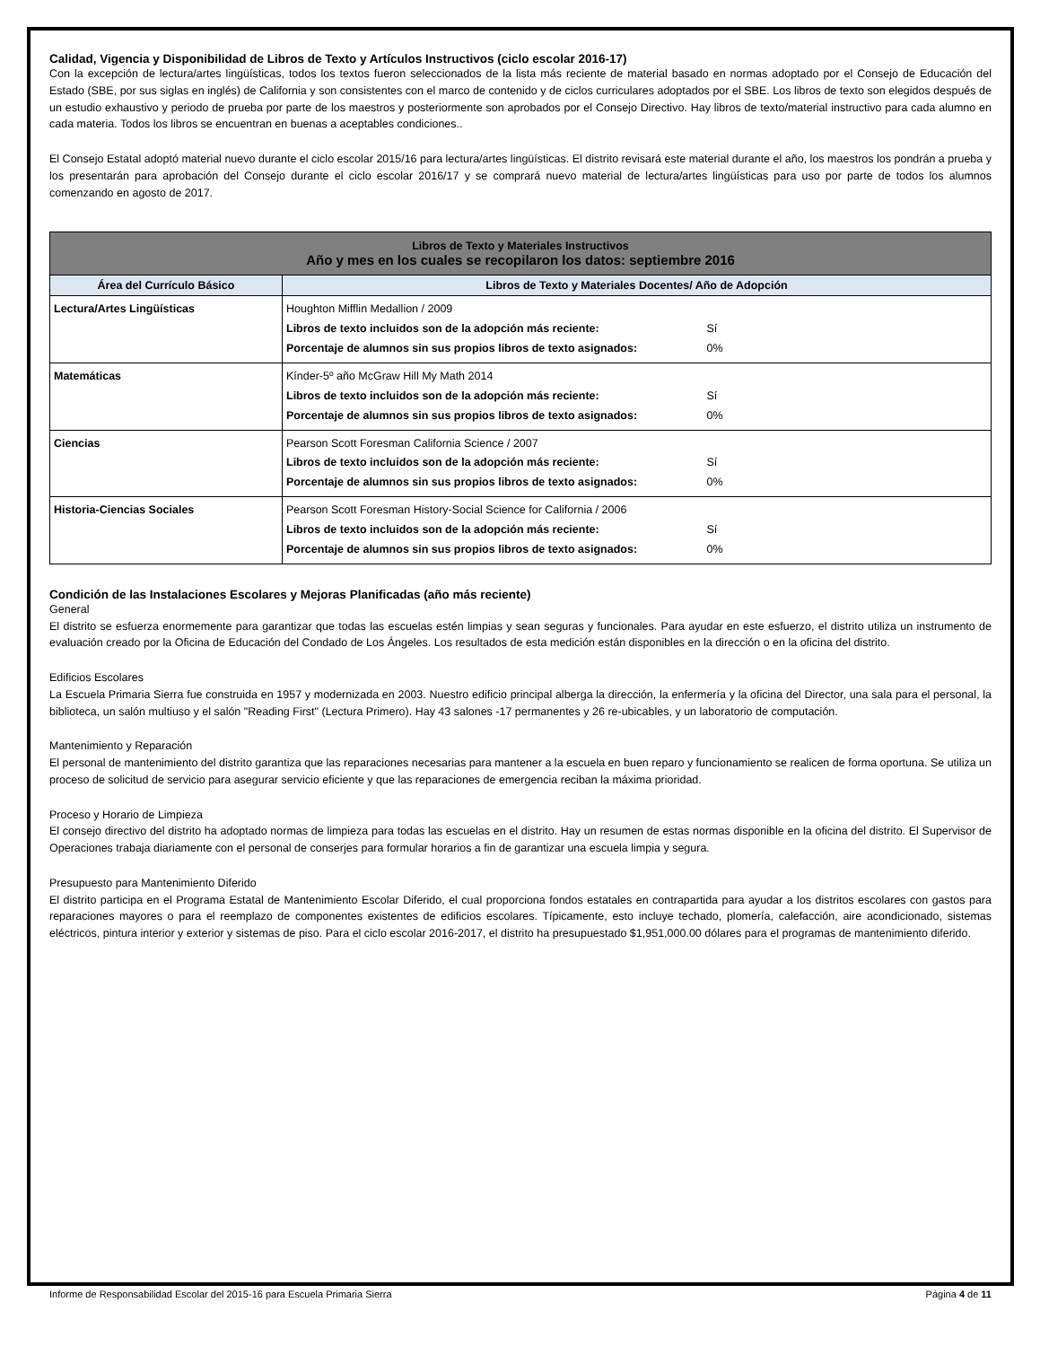Calidad, Vigencia y Disponibilidad de Libros de Texto y Artículos Instructivos (ciclo escolar 2016-17)
Con la excepción de lectura/artes lingüísticas, todos los textos fueron seleccionados de la lista más reciente de material basado en normas adoptado por el Consejo de Educación del Estado (SBE, por sus siglas en inglés) de California y son consistentes con el marco de contenido y de ciclos curriculares adoptados por el SBE. Los libros de texto son elegidos después de un estudio exhaustivo y periodo de prueba por parte de los maestros y posteriormente son aprobados por el Consejo Directivo. Hay libros de texto/material instructivo para cada alumno en cada materia. Todos los libros se encuentran en buenas a aceptables condiciones..
El Consejo Estatal adoptó material nuevo durante el ciclo escolar 2015/16 para lectura/artes lingüísticas. El distrito revisará este material durante el año, los maestros los pondrán a prueba y los presentarán para aprobación del Consejo durante el ciclo escolar 2016/17 y se comprará nuevo material de lectura/artes lingüísticas para uso por parte de todos los alumnos comenzando en agosto de 2017.
| Libros de Texto y Materiales Instructivos Año y mes en los cuales se recopilaron los datos: septiembre 2016 | |
| Área del Currículo Básico | Libros de Texto y Materiales Docentes/ Año de Adopción |
| Lectura/Artes Lingüísticas | Houghton Mifflin Medallion / 2009 Libros de texto incluidos son de la adopción más reciente: Sí Porcentaje de alumnos sin sus propios libros de texto asignados: 0% |
| Matemáticas | Kínder-5º año McGraw Hill My Math 2014 Libros de texto incluidos son de la adopción más reciente: Sí Porcentaje de alumnos sin sus propios libros de texto asignados: 0% |
| Ciencias | Pearson Scott Foresman California Science / 2007 Libros de texto incluidos son de la adopción más reciente: Sí Porcentaje de alumnos sin sus propios libros de texto asignados: 0% |
| Historia-Ciencias Sociales | Pearson Scott Foresman History-Social Science for California / 2006 Libros de texto incluidos son de la adopción más reciente: Sí Porcentaje de alumnos sin sus propios libros de texto asignados: 0% |
Condición de las Instalaciones Escolares y Mejoras Planificadas (año más reciente)
General
El distrito se esfuerza enormemente para garantizar que todas las escuelas estén limpias y sean seguras y funcionales. Para ayudar en este esfuerzo, el distrito utiliza un instrumento de evaluación creado por la Oficina de Educación del Condado de Los Ángeles. Los resultados de esta medición están disponibles en la dirección o en la oficina del distrito.
Edificios Escolares
La Escuela Primaria Sierra fue construida en 1957 y modernizada en 2003. Nuestro edificio principal alberga la dirección, la enfermería y la oficina del Director, una sala para el personal, la biblioteca, un salón multiuso y el salón "Reading First" (Lectura Primero). Hay 43 salones -17 permanentes y 26 re-ubicables, y un laboratorio de computación.
Mantenimiento y Reparación
El personal de mantenimiento del distrito garantiza que las reparaciones necesarias para mantener a la escuela en buen reparo y funcionamiento se realicen de forma oportuna. Se utiliza un proceso de solicitud de servicio para asegurar servicio eficiente y que las reparaciones de emergencia reciban la máxima prioridad.
Proceso y Horario de Limpieza
El consejo directivo del distrito ha adoptado normas de limpieza para todas las escuelas en el distrito. Hay un resumen de estas normas disponible en la oficina del distrito. El Supervisor de Operaciones trabaja diariamente con el personal de conserjes para formular horarios a fin de garantizar una escuela limpia y segura.
Presupuesto para Mantenimiento Diferido
El distrito participa en el Programa Estatal de Mantenimiento Escolar Diferido, el cual proporciona fondos estatales en contrapartida para ayudar a los distritos escolares con gastos para reparaciones mayores o para el reemplazo de componentes existentes de edificios escolares. Típicamente, esto incluye techado, plomería, calefacción, aire acondicionado, sistemas eléctricos, pintura interior y exterior y sistemas de piso. Para el ciclo escolar 2016-2017, el distrito ha presupuestado $1,951,000.00 dólares para el programas de mantenimiento diferido.
Informe de Responsabilidad Escolar del 2015-16 para Escuela Primaria Sierra Página 4 de 11